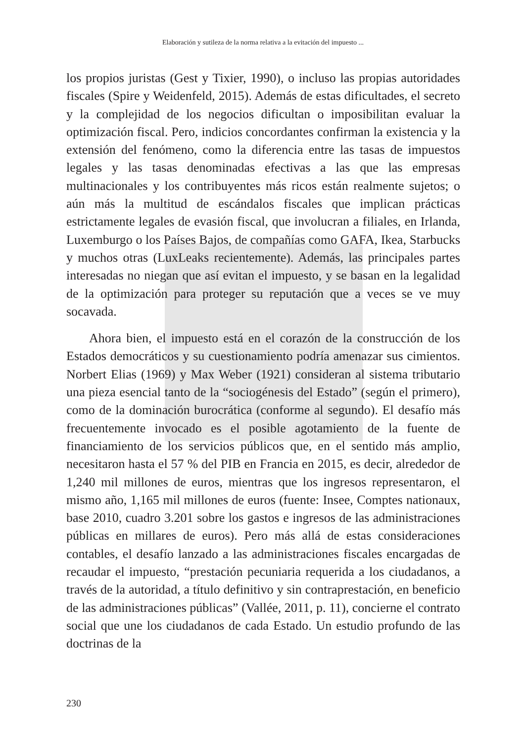Elaboración y sutileza de la norma relativa a la evitación del impuesto ...
los propios juristas (Gest y Tixier, 1990), o incluso las propias autoridades fiscales (Spire y Weidenfeld, 2015). Además de estas dificultades, el secreto y la complejidad de los negocios dificultan o imposibilitan evaluar la optimización fiscal. Pero, indicios concordantes confirman la existencia y la extensión del fenómeno, como la diferencia entre las tasas de impuestos legales y las tasas denominadas efectivas a las que las empresas multinacionales y los contribuyentes más ricos están realmente sujetos; o aún más la multitud de escándalos fiscales que implican prácticas estrictamente legales de evasión fiscal, que involucran a filiales, en Irlanda, Luxemburgo o los Países Bajos, de compañías como GAFA, Ikea, Starbucks y muchos otras (LuxLeaks recientemente). Además, las principales partes interesadas no niegan que así evitan el impuesto, y se basan en la legalidad de la optimización para proteger su reputación que a veces se ve muy socavada.
Ahora bien, el impuesto está en el corazón de la construcción de los Estados democráticos y su cuestionamiento podría amenazar sus cimientos. Norbert Elias (1969) y Max Weber (1921) consideran al sistema tributario una pieza esencial tanto de la “sociogénesis del Estado” (según el primero), como de la dominación burocrática (conforme al segundo). El desafío más frecuentemente invocado es el posible agotamiento de la fuente de financiamiento de los servicios públicos que, en el sentido más amplio, necesitaron hasta el 57 % del PIB en Francia en 2015, es decir, alrededor de 1,240 mil millones de euros, mientras que los ingresos representaron, el mismo año, 1,165 mil millones de euros (fuente: Insee, Comptes nationaux, base 2010, cuadro 3.201 sobre los gastos e ingresos de las administraciones públicas en millares de euros). Pero más allá de estas consideraciones contables, el desafío lanzado a las administraciones fiscales encargadas de recaudar el impuesto, “prestación pecuniaria requerida a los ciudadanos, a través de la autoridad, a título definitivo y sin contraprestación, en beneficio de las administraciones públicas” (Vallée, 2011, p. 11), concierne el contrato social que une los ciudadanos de cada Estado. Un estudio profundo de las doctrinas de la
230